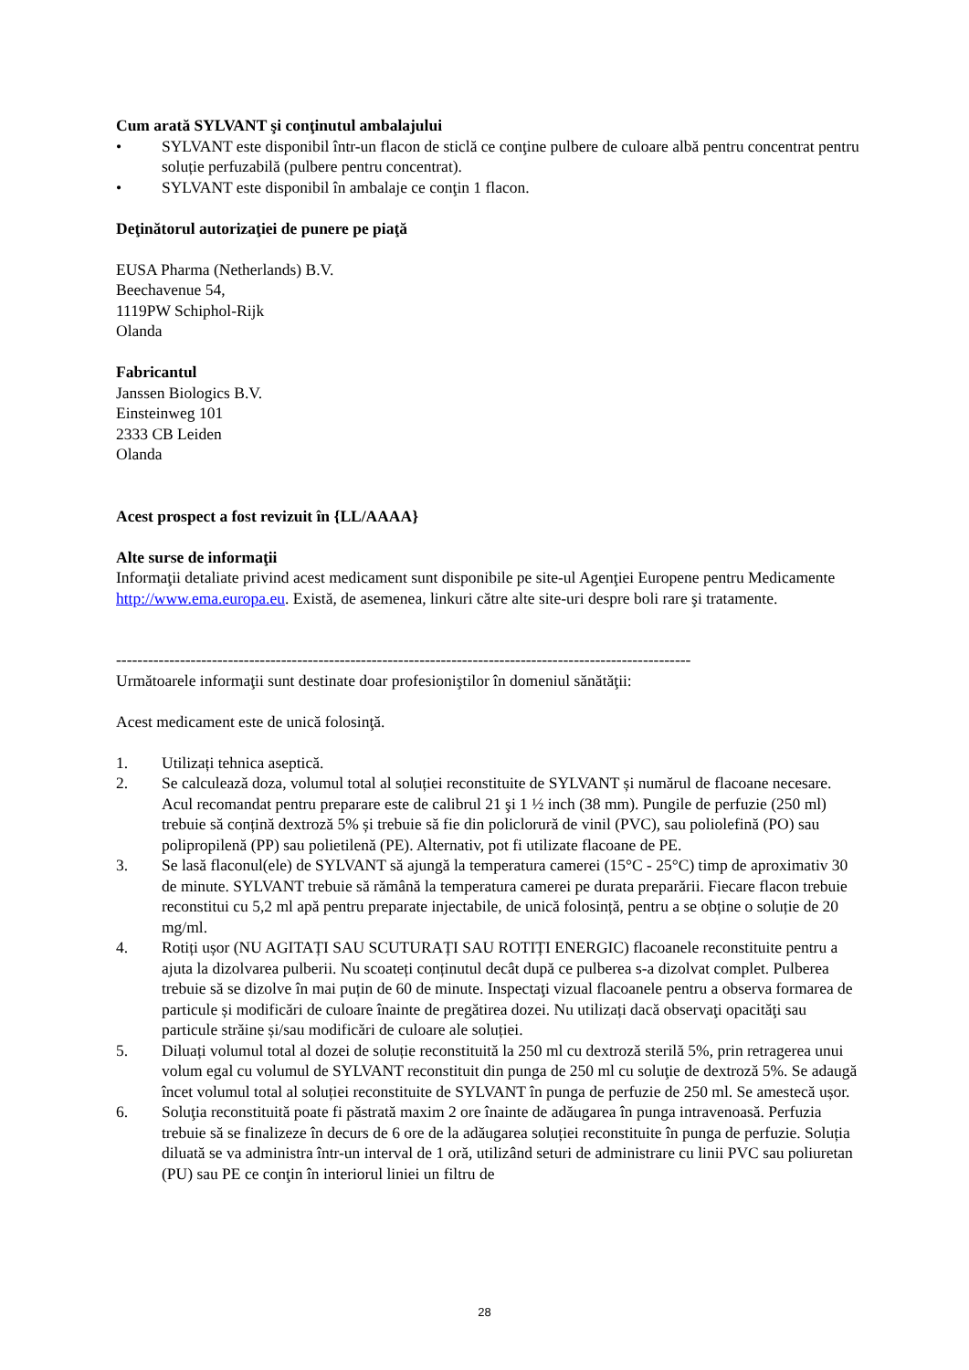Cum arată SYLVANT şi conţinutul ambalajului
• SYLVANT este disponibil într-un flacon de sticlă ce conţine pulbere de culoare albă pentru concentrat pentru soluție perfuzabilă (pulbere pentru concentrat).
• SYLVANT este disponibil în ambalaje ce conţin 1 flacon.
Deţinătorul autorizaţiei de punere pe piaţă
EUSA Pharma (Netherlands) B.V.
Beechavenue 54,
1119PW Schiphol-Rijk
Olanda
Fabricantul
Janssen Biologics B.V.
Einsteinweg 101
2333 CB Leiden
Olanda
Acest prospect a fost revizuit în {LL/AAAA}
Alte surse de informaţii
Informaţii detaliate privind acest medicament sunt disponibile pe site-ul Agenţiei Europene pentru Medicamente http://www.ema.europa.eu. Există, de asemenea, linkuri către alte site-uri despre boli rare şi tratamente.
------------------------------------------------------------------------------------------------------------
Următoarele informaţii sunt destinate doar profesioniştilor în domeniul sănătăţii:
Acest medicament este de unică folosinţă.
1. Utilizați tehnica aseptică.
2. Se calculează doza, volumul total al soluției reconstituite de SYLVANT și numărul de flacoane necesare. Acul recomandat pentru preparare este de calibrul 21 şi 1 ½ inch (38 mm). Pungile de perfuzie (250 ml) trebuie să conțină dextroză 5% și trebuie să fie din policlorură de vinil (PVC), sau poliolefină (PO) sau polipropilenă (PP) sau polietilenă (PE). Alternativ, pot fi utilizate flacoane de PE.
3. Se lasă flaconul(ele) de SYLVANT să ajungă la temperatura camerei (15°C - 25°C) timp de aproximativ 30 de minute. SYLVANT trebuie să rămână la temperatura camerei pe durata preparării. Fiecare flacon trebuie reconstitui cu 5,2 ml apă pentru preparate injectabile, de unică folosință, pentru a se obține o soluție de 20 mg/ml.
4. Rotiți ușor (NU AGITAȚI SAU SCUTURAȚI SAU ROTIȚI ENERGIC) flacoanele reconstituite pentru a ajuta la dizolvarea pulberii. Nu scoateți conținutul decât după ce pulberea s-a dizolvat complet. Pulberea trebuie să se dizolve în mai puțin de 60 de minute. Inspectaţi vizual flacoanele pentru a observa formarea de particule și modificări de culoare înainte de pregătirea dozei. Nu utilizați dacă observaţi opacităţi sau particule străine și/sau modificări de culoare ale soluției.
5. Diluați volumul total al dozei de soluție reconstituită la 250 ml cu dextroză sterilă 5%, prin retragerea unui volum egal cu volumul de SYLVANT reconstituit din punga de 250 ml cu soluţie de dextroză 5%. Se adaugă încet volumul total al soluției reconstituite de SYLVANT în punga de perfuzie de 250 ml. Se amestecă ușor.
6. Soluţia reconstituită poate fi păstrată maxim 2 ore înainte de adăugarea în punga intravenoasă. Perfuzia trebuie să se finalizeze în decurs de 6 ore de la adăugarea soluției reconstituite în punga de perfuzie. Soluția diluată se va administra într-un interval de 1 oră, utilizând seturi de administrare cu linii PVC sau poliuretan (PU) sau PE ce conţin în interiorul liniei un filtru de
28